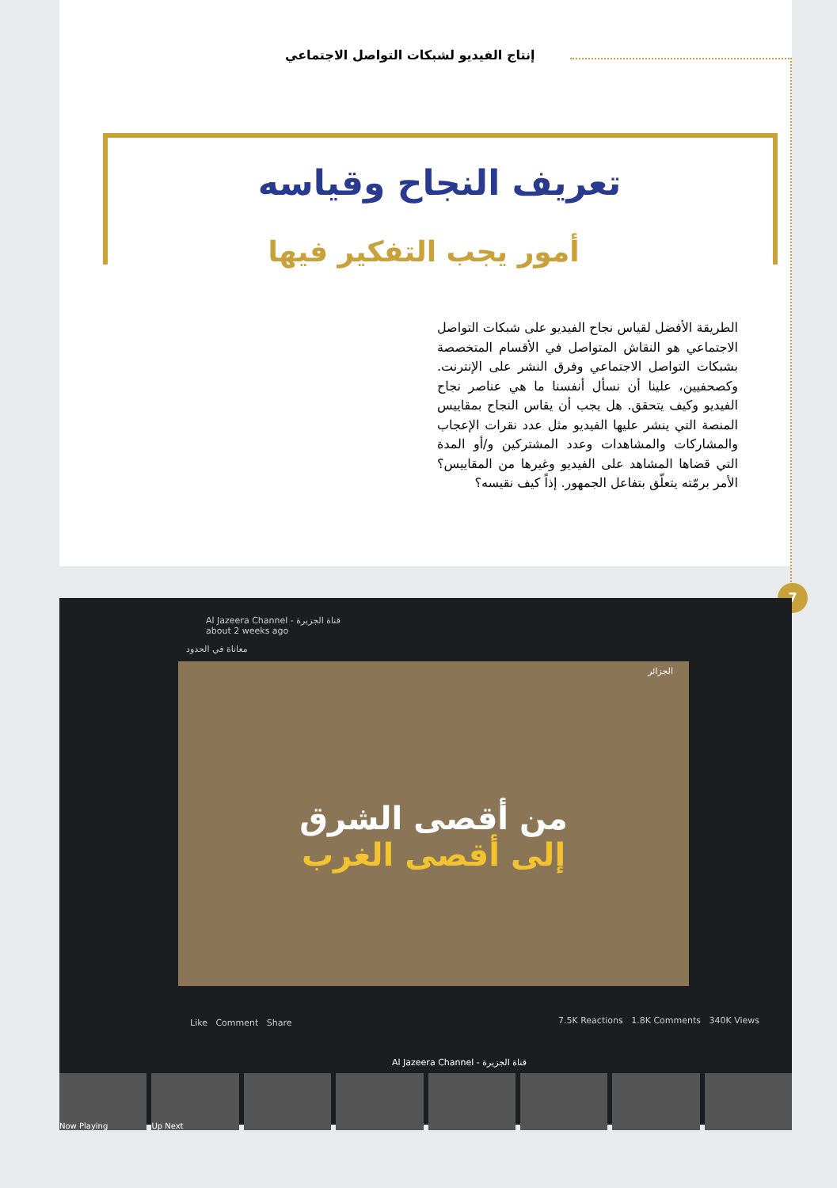إنتاج الفيديو لشبكات التواصل الاجتماعي
تعريف النجاح وقياسه
أمور يجب التفكير فيها
الطريقة الأفضل لقياس نجاح الفيديو على شبكات التواصل الاجتماعي هو النقاش المتواصل في الأقسام المتخصصة بشبكات التواصل الاجتماعي وفرق النشر على الإنترنت. وكصحفيين، علينا أن نسأل أنفسنا ما هي عناصر نجاح الفيديو وكيف يتحقق. هل يجب أن يقاس النجاح بمقاييس المنصة التي ينشر عليها الفيديو مثل عدد نقرات الإعجاب والمشاركات والمشاهدات وعدد المشتركين و/أو المدة التي قضاها المشاهد على الفيديو وغيرها من المقاييس؟ الأمر برمّته يتعلّق بتفاعل الجمهور. إذاً كيف نقيسه؟
7
Al Jazeera Channel - قناة الجزيرة
about 2 weeks ago
معاناة في الحدود
الجزائر
من أقصى الشرق
إلى أقصى الغرب
Like Comment Share
7.5K Reactions 1.8K Comments 340K Views
Al Jazeera Channel - قناة الجزيرة
Now Playing Up Next